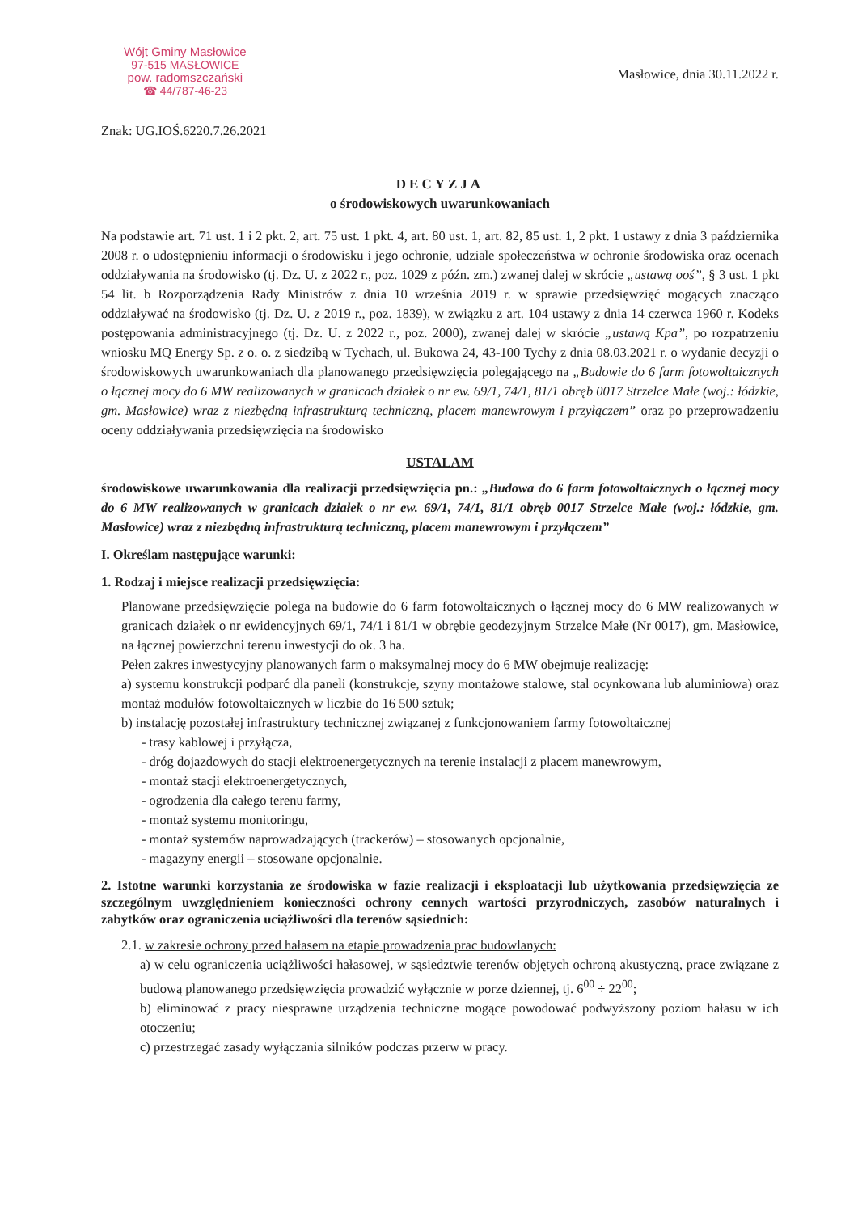Wójt Gminy Masłowice
97-515 MASŁOWICE
pow. radomszczański
☎ 44/787-46-23
Masłowice, dnia 30.11.2022 r.
Znak: UG.IOŚ.6220.7.26.2021
DECYZJA
o środowiskowych uwarunkowaniach
Na podstawie art. 71 ust. 1 i 2 pkt. 2, art. 75 ust. 1 pkt. 4, art. 80 ust. 1, art. 82, 85 ust. 1, 2 pkt. 1 ustawy z dnia 3 października 2008 r. o udostępnieniu informacji o środowisku i jego ochronie, udziale społeczeństwa w ochronie środowiska oraz ocenach oddziaływania na środowisko (tj. Dz. U. z 2022 r., poz. 1029 z późn. zm.) zwanej dalej w skrócie „ustawą ooś”, § 3 ust. 1 pkt 54 lit. b Rozporządzenia Rady Ministrów z dnia 10 września 2019 r. w sprawie przedsięwzięć mogących znacząco oddziaływać na środowisko (tj. Dz. U. z 2019 r., poz. 1839), w związku z art. 104 ustawy z dnia 14 czerwca 1960 r. Kodeks postępowania administracyjnego (tj. Dz. U. z 2022 r., poz. 2000), zwanej dalej w skrócie „ustawą Kpa”, po rozpatrzeniu wniosku MQ Energy Sp. z o. o. z siedzibą w Tychach, ul. Bukowa 24, 43-100 Tychy z dnia 08.03.2021 r. o wydanie decyzji o środowiskowych uwarunkowaniach dla planowanego przedsięwzięcia polegającego na „Budowie do 6 farm fotowoltaicznych o łącznej mocy do 6 MW realizowanych w granicach działek o nr ew. 69/1, 74/1, 81/1 obręb 0017 Strzelce Małe (woj.: łódzkie, gm. Masłowice) wraz z niezbędną infrastrukturą techniczną, placem manewrowym i przyłączem” oraz po przeprowadzeniu oceny oddziaływania przedsięwzięcia na środowisko
USTALAM
środowiskowe uwarunkowania dla realizacji przedsięwzięcia pn.: „Budowa do 6 farm fotowoltaicznych o łącznej mocy do 6 MW realizowanych w granicach działek o nr ew. 69/1, 74/1, 81/1 obręb 0017 Strzelce Małe (woj.: łódzkie, gm. Masłowice) wraz z niezbędną infrastrukturą techniczną, placem manewrowym i przyłączem”
I. Określam następujące warunki:
1. Rodzaj i miejsce realizacji przedsięwzięcia:
Planowane przedsięwzięcie polega na budowie do 6 farm fotowoltaicznych o łącznej mocy do 6 MW realizowanych w granicach działek o nr ewidencyjnych 69/1, 74/1 i 81/1 w obrębie geodezyjnym Strzelce Małe (Nr 0017), gm. Masłowice, na łącznej powierzchni terenu inwestycji do ok. 3 ha.
Pełen zakres inwestycyjny planowanych farm o maksymalnej mocy do 6 MW obejmuje realizację:
a) systemu konstrukcji podparć dla paneli (konstrukcje, szyny montażowe stalowe, stal ocynkowana lub aluminiowa) oraz montaż modułów fotowoltaicznych w liczbie do 16 500 sztuk;
b) instalację pozostałej infrastruktury technicznej związanej z funkcjonowaniem farmy fotowoltaicznej
- trasy kablowej i przyłącza,
- dróg dojazdowych do stacji elektroenergetycznych na terenie instalacji z placem manewrowym,
- montaż stacji elektroenergetycznych,
- ogrodzenia dla całego terenu farmy,
- montaż systemu monitoringu,
- montaż systemów naprowadzających (trackerów) – stosowanych opcjonalnie,
- magazyny energii – stosowane opcjonalnie.
2. Istotne warunki korzystania ze środowiska w fazie realizacji i eksploatacji lub użytkowania przedsięwzięcia ze szczególnym uwzględnieniem konieczności ochrony cennych wartości przyrodniczych, zasobów naturalnych i zabytków oraz ograniczenia uciążliwości dla terenów sąsiednich:
2.1. w zakresie ochrony przed hałasem na etapie prowadzenia prac budowlanych:
a) w celu ograniczenia uciążliwości hałasowej, w sąsiedztwie terenów objętych ochroną akustyczną, prace związane z budową planowanego przedsięwzięcia prowadzić wyłącznie w porze dziennej, tj. 6<sup>00</sup> ÷ 22<sup>00</sup>;
b) eliminować z pracy niesprawne urządzenia techniczne mogące powodować podwyższony poziom hałasu w ich otoczeniu;
c) przestrzegać zasady wyłączania silników podczas przerw w pracy.